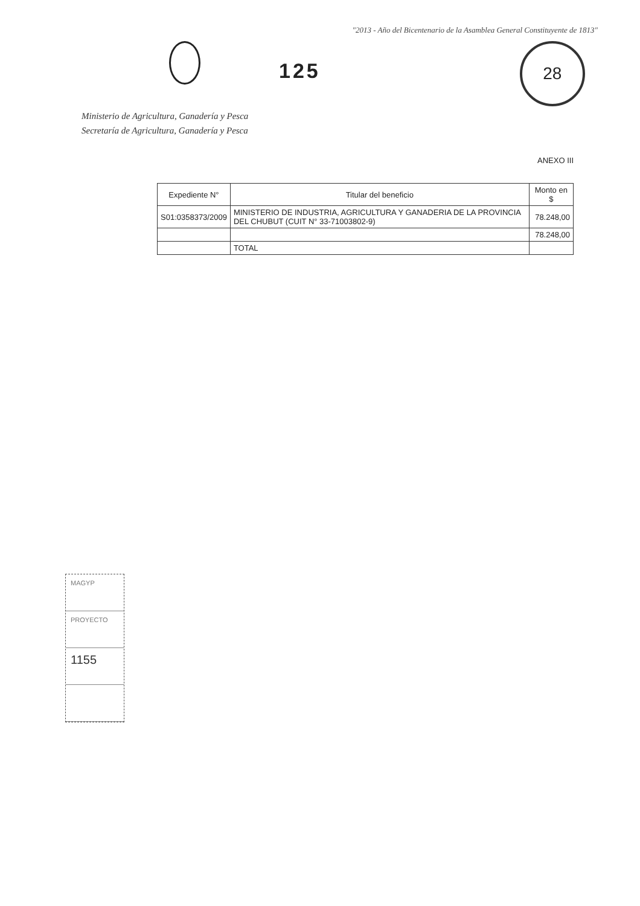"2013 - Año del Bicentenario de la Asamblea General Constituyente de 1813"
125
28
Ministerio de Agricultura, Ganadería y Pesca
Secretaría de Agricultura, Ganadería y Pesca
ANEXO III
| Expediente N° | Titular del beneficio | Monto en $ |
| --- | --- | --- |
| S01:0358373/2009 | MINISTERIO DE INDUSTRIA, AGRICULTURA Y GANADERIA DE LA PROVINCIA DEL CHUBUT (CUIT N° 33-71003802-9) | 78.248,00 |
| | | 78.248,00 |
| | TOTAL | |
MAGYP
PROYECTO
1155